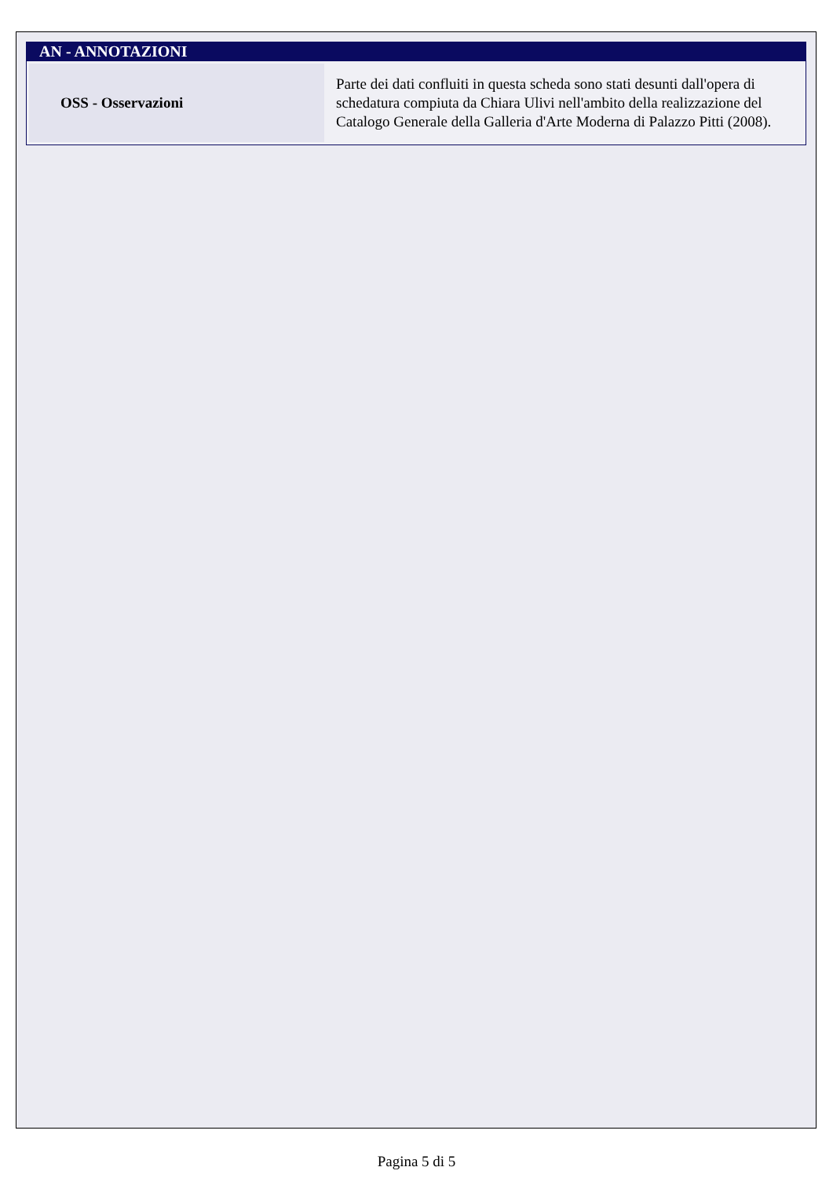AN - ANNOTAZIONI
| OSS - Osservazioni | Parte dei dati confluiti in questa scheda sono stati desunti dall'opera di schedatura compiuta da Chiara Ulivi nell'ambito della realizzazione del Catalogo Generale della Galleria d'Arte Moderna di Palazzo Pitti (2008). |
Pagina 5 di 5